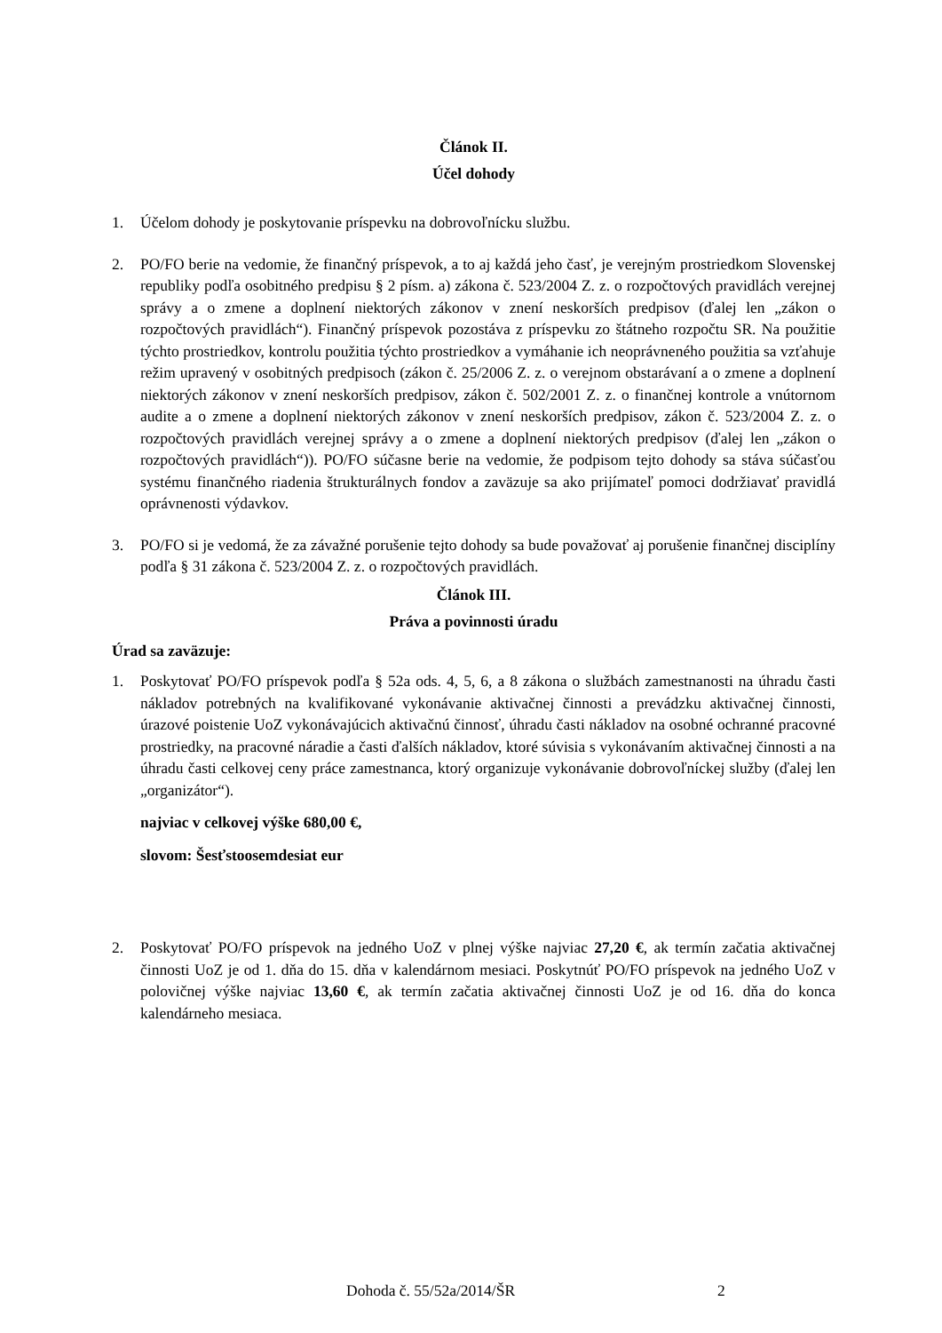Článok II.
Účel dohody
1. Účelom dohody je poskytovanie príspevku na dobrovoľnícku službu.
2. PO/FO berie na vedomie, že finančný príspevok, a to aj každá jeho časť, je verejným prostriedkom Slovenskej republiky podľa osobitného predpisu § 2 písm. a) zákona č. 523/2004 Z. z. o rozpočtových pravidlách verejnej správy a o zmene a doplnení niektorých zákonov v znení neskorších predpisov (ďalej len „zákon o rozpočtových pravidlách“). Finančný príspevok pozostáva z príspevku zo štátneho rozpočtu SR. Na použitie týchto prostriedkov, kontrolu použitia týchto prostriedkov a vymáhanie ich neoprávneného použitia sa vzťahuje režim upravený v osobitných predpisoch (zákon č. 25/2006 Z. z. o verejnom obstarávaní a o zmene a doplnení niektorých zákonov v znení neskorších predpisov, zákon č. 502/2001 Z. z. o finančnej kontrole a vnútornom audite a o zmene a doplnení niektorých zákonov v znení neskorších predpisov, zákon č. 523/2004 Z. z. o rozpočtových pravidlách verejnej správy a o zmene a doplnení niektorých predpisov (ďalej len „zákon o rozpočtových pravidlách“)). PO/FO súčasne berie na vedomie, že podpisom tejto dohody sa stáva súčasťou systému finančného riadenia štrukturálnych fondov a zaväzuje sa ako prijímateľ pomoci dodržiavať pravidlá oprávnenosti výdavkov.
3. PO/FO si je vedomá, že za závažné porušenie tejto dohody sa bude považovať aj porušenie finančnej disciplíny podľa § 31 zákona č. 523/2004 Z. z. o rozpočtových pravidlách.
Článok III.
Práva a povinnosti úradu
Úrad sa zaväzuje:
1. Poskytovať PO/FO príspevok podľa § 52a ods. 4, 5, 6, a 8 zákona o službách zamestnanosti na úhradu časti nákladov potrebných na kvalifikované vykonávanie aktivačnej činnosti a prevádzku aktivačnej činnosti, úrazové poistenie UoZ vykonávajúcich aktivačnú činnosť, úhradu časti nákladov na osobné ochranné pracovné prostriedky, na pracovné náradie a časti ďalších nákladov, ktoré súvisia s vykonávaním aktivačnej činnosti a na úhradu časti celkovej ceny práce zamestnanca, ktorý organizuje vykonávanie dobrovoľníckej služby (ďalej len „organizátor“).
najviac v celkovej výške 680,00 €,
slovom: Šesťstoosemdesiat eur
2. Poskytovať PO/FO príspevok na jedného UoZ v plnej výške najviac 27,20 €, ak termín začatia aktivačnej činnosti UoZ je od 1. dňa do 15. dňa v kalendárnom mesiaci. Poskytnúť PO/FO príspevok na jedného UoZ v polovičnej výške najviac 13,60 €, ak termín začatia aktivačnej činnosti UoZ je od 16. dňa do konca kalendárneho mesiaca.
Dohoda č. 55/52a/2014/ŠR 2